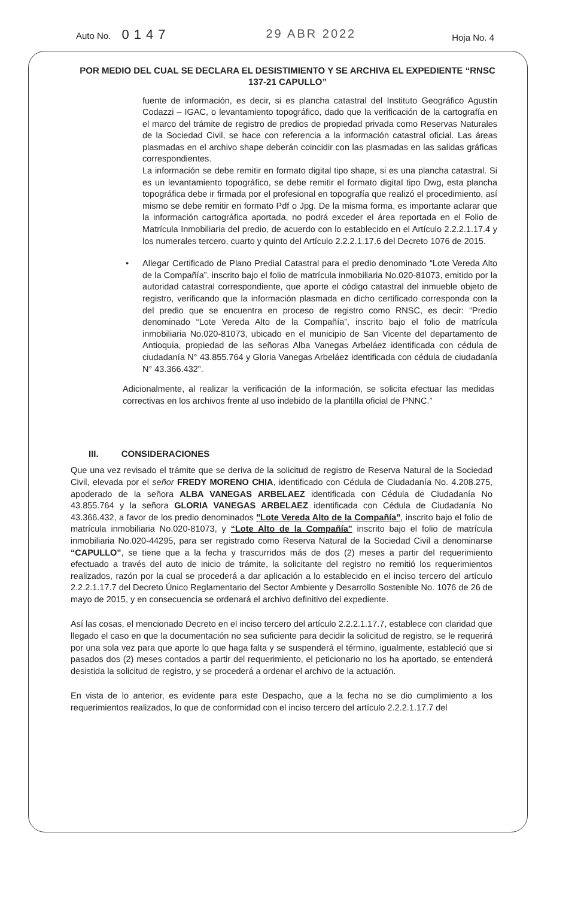Auto No. 0147
29 ABR 2022
Hoja No. 4
POR MEDIO DEL CUAL SE DECLARA EL DESISTIMIENTO Y SE ARCHIVA EL EXPEDIENTE “RNSC 137-21 CAPULLO”
fuente de información, es decir, si es plancha catastral del Instituto Geográfico Agustín Codazzi – IGAC, o levantamiento topográfico, dado que la verificación de la cartografía en el marco del trámite de registro de predios de propiedad privada como Reservas Naturales de la Sociedad Civil, se hace con referencia a la información catastral oficial. Las áreas plasmadas en el archivo shape deberán coincidir con las plasmadas en las salidas gráficas correspondientes.
La información se debe remitir en formato digital tipo shape, si es una plancha catastral. Si es un levantamiento topográfico, se debe remitir el formato digital tipo Dwg, esta plancha topográfica debe ir firmada por el profesional en topografía que realizó el procedimiento, así mismo se debe remitir en formato Pdf o Jpg. De la misma forma, es importante aclarar que la información cartográfica aportada, no podrá exceder el área reportada en el Folio de Matrícula Inmobiliaria del predio, de acuerdo con lo establecido en el Artículo 2.2.2.1.17.4 y los numerales tercero, cuarto y quinto del Artículo 2.2.2.1.17.6 del Decreto 1076 de 2015.
• Allegar Certificado de Plano Predial Catastral para el predio denominado “Lote Vereda Alto de la Compañía”, inscrito bajo el folio de matrícula inmobiliaria No.020-81073, emitido por la autoridad catastral correspondiente, que aporte el código catastral del inmueble objeto de registro, verificando que la información plasmada en dicho certificado corresponda con la del predio que se encuentra en proceso de registro como RNSC, es decir: “Predio denominado “Lote Vereda Alto de la Compañía”, inscrito bajo el folio de matrícula inmobiliaria No.020-81073, ubicado en el municipio de San Vicente del departamento de Antioquia, propiedad de las señoras Alba Vanegas Arbeláez identificada con cédula de ciudadanía N° 43.855.764 y Gloria Vanegas Arbeláez identificada con cédula de ciudadanía N° 43.366.432”.
Adicionalmente, al realizar la verificación de la información, se solicita efectuar las medidas correctivas en los archivos frente al uso indebido de la plantilla oficial de PNNC.”
III. CONSIDERACIONES
Que una vez revisado el trámite que se deriva de la solicitud de registro de Reserva Natural de la Sociedad Civil, elevada por el señor FREDY MORENO CHIA, identificado con Cédula de Ciudadanía No. 4.208.275, apoderado de la señora ALBA VANEGAS ARBELAEZ identificada con Cédula de Ciudadanía No 43.855.764 y la señora GLORIA VANEGAS ARBELAEZ identificada con Cédula de Ciudadanía No 43.366.432, a favor de los predio denominados "Lote Vereda Alto de la Compañía", inscrito bajo el folio de matrícula inmobiliaria No.020-81073, y “Lote Alto de la Compañía" inscrito bajo el folio de matrícula inmobiliaria No.020-44295, para ser registrado como Reserva Natural de la Sociedad Civil a denominarse “CAPULLO”, se tiene que a la fecha y trascurridos más de dos (2) meses a partir del requerimiento efectuado a través del auto de inicio de trámite, la solicitante del registro no remitió los requerimientos realizados, razón por la cual se procederá a dar aplicación a lo establecido en el inciso tercero del artículo 2.2.2.1.17.7 del Decreto Único Reglamentario del Sector Ambiente y Desarrollo Sostenible No. 1076 de 26 de mayo de 2015, y en consecuencia se ordenará el archivo definitivo del expediente.
Así las cosas, el mencionado Decreto en el inciso tercero del artículo 2.2.2.1.17.7, establece con claridad que llegado el caso en que la documentación no sea suficiente para decidir la solicitud de registro, se le requerirá por una sola vez para que aporte lo que haga falta y se suspenderá el término, igualmente, estableció que si pasados dos (2) meses contados a partir del requerimiento, el peticionario no los ha aportado, se entenderá desistida la solicitud de registro, y se procederá a ordenar el archivo de la actuación.
En vista de lo anterior, es evidente para este Despacho, que a la fecha no se dio cumplimiento a los requerimientos realizados, lo que de conformidad con el inciso tercero del artículo 2.2.2.1.17.7 del